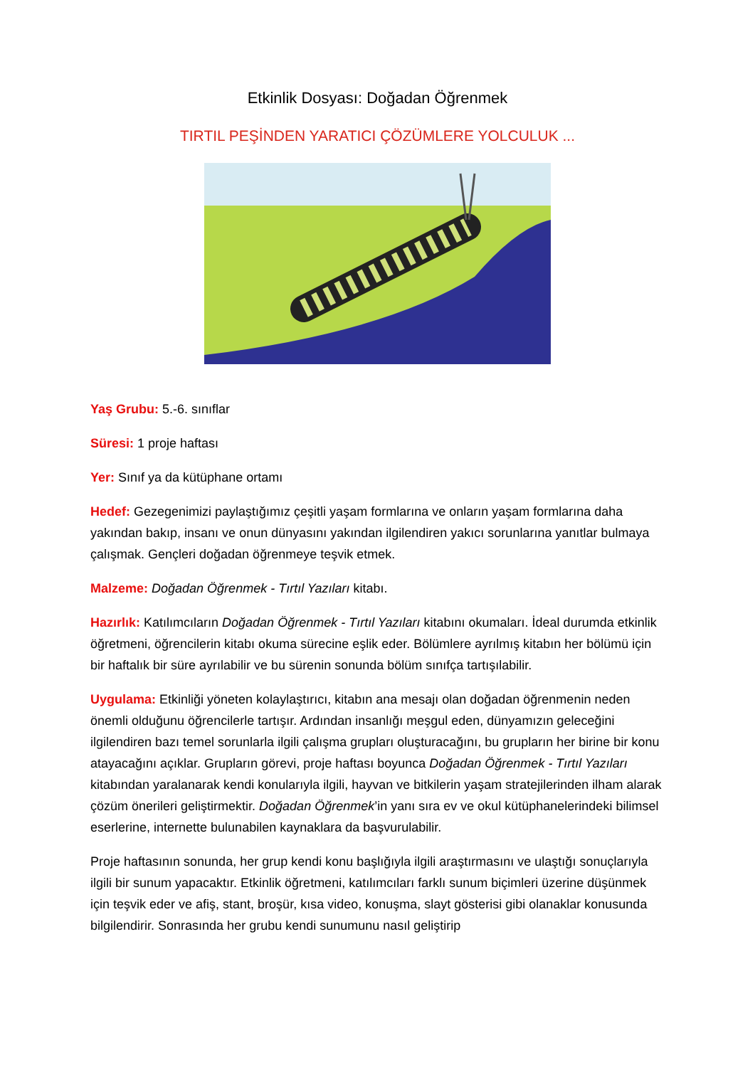Etkinlik Dosyası: Doğadan Öğrenmek
TIRTIL PEŞİNDEN YARATICI ÇÖZÜMLERE YOLCULUK ...
Yaş Grubu: 5.-6. sınıflar
Süresi: 1 proje haftası
Yer: Sınıf ya da kütüphane ortamı
Hedef: Gezegenimizi paylaştığımız çeşitli yaşam formlarına ve onların yaşam formlarına daha yakından bakıp, insanı ve onun dünyasını yakından ilgilendiren yakıcı sorunlarına yanıtlar bulmaya çalışmak. Gençleri doğadan öğrenmeye teşvik etmek.
Malzeme: Doğadan Öğrenmek - Tırtıl Yazıları kitabı.
Hazırlık: Katılımcıların Doğadan Öğrenmek - Tırtıl Yazıları kitabını okumaları. İdeal durumda etkinlik öğretmeni, öğrencilerin kitabı okuma sürecine eşlik eder. Bölümlere ayrılmış kitabın her bölümü için bir haftalık bir süre ayrılabilir ve bu sürenin sonunda bölüm sınıfça tartışılabilir.
Uygulama: Etkinliği yöneten kolaylaştırıcı, kitabın ana mesajı olan doğadan öğrenmenin neden önemli olduğunu öğrencilerle tartışır. Ardından insanlığı meşgul eden, dünyamızın geleceğini ilgilendiren bazı temel sorunlarla ilgili çalışma grupları oluşturacağını, bu grupların her birine bir konu atayacağını açıklar. Grupların görevi, proje haftası boyunca Doğadan Öğrenmek - Tırtıl Yazıları kitabından yaralanarak kendi konularıyla ilgili, hayvan ve bitkilerin yaşam stratejilerinden ilham alarak çözüm önerileri geliştirmektir. Doğadan Öğrenmek’in yanı sıra ev ve okul kütüphanelerindeki bilimsel eserlerine, internette bulunabilen kaynaklara da başvurulabilir.
Proje haftasının sonunda, her grup kendi konu başlığıyla ilgili araştırmasını ve ulaştığı sonuçlarıyla ilgili bir sunum yapacaktır. Etkinlik öğretmeni, katılımcıları farklı sunum biçimleri üzerine düşünmek için teşvik eder ve afiş, stant, broşür, kısa video, konuşma, slayt gösterisi gibi olanaklar konusunda bilgilendirir. Sonrasında her grubu kendi sunumunu nasıl geliştirip